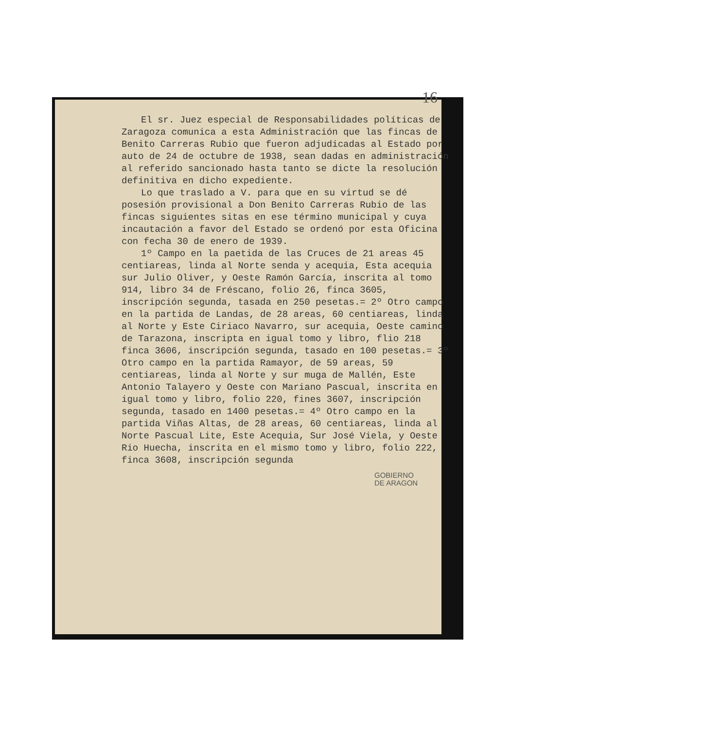16
El sr. Juez especial de Responsabilidades políticas de Zaragoza comunica a esta Administración que las fincas de Benito Carreras Rubio que fueron adjudicadas al Estado por auto de 24 de octubre de 1938, sean dadas en administración al referido sancionado hasta tanto se dicte la resolución definitiva en dicho expediente.
Lo que traslado a V. para que en su virtud se dé posesión provisional a Don Benito Carreras Rubio de las fincas siguientes sitas en ese término municipal y cuya incautación a favor del Estado se ordenó por esta Oficina con fecha 30 de enero de 1939.
1º Campo en la paetida de las Cruces de 21 areas 45 centiareas, linda al Norte senda y acequia, Esta acequia sur Julio Oliver, y Oeste Ramón García, inscrita al tomo 914, libro 34 de Fréscano, folio 26, finca 3605, inscripción segunda, tasada en 250 pesetas.= 2º Otro campo en la partida de Landas, de 28 areas, 60 centiareas, linda al Norte y Este Ciriaco Navarro, sur acequia, Oeste camino de Tarazona, inscripta en igual tomo y libro, flio 218 finca 3606, inscripción segunda, tasado en 100 pesetas.= 3º Otro campo en la partida Ramayor, de 59 areas, 59 centiareas, linda al Norte y sur muga de Mallén, Este Antonio Talayero y Oeste con Mariano Pascual, inscrita en igual tomo y libro, folio 220, fines 3607, inscripción segunda, tasado en 1400 pesetas.= 4º Otro campo en la partida Viñas Altas, de 28 areas, 60 centiareas, linda al Norte Pascual Lite, Este Acequia, Sur José Viela, y Oeste Rio Huecha, inscrita en el mismo tomo y libro, folio 222, finca 3608, inscripción segunda
GOBIERNO
DE ARAGON